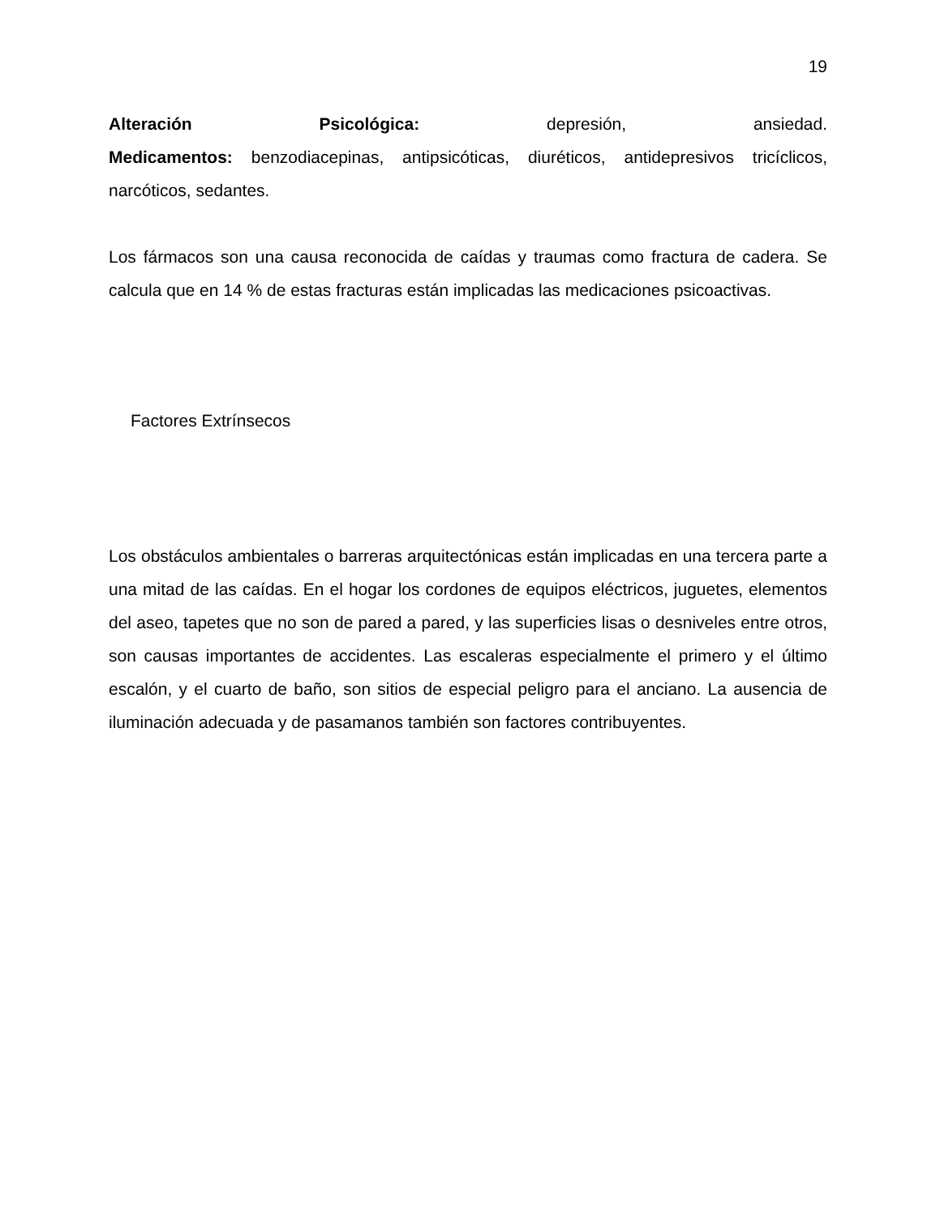19
Alteración Psicológica: depresión, ansiedad.
Medicamentos: benzodiacepinas, antipsicóticas, diuréticos, antidepresivos tricíclicos, narcóticos, sedantes.
Los fármacos son una causa reconocida de caídas y traumas como fractura de cadera. Se calcula que en 14 % de estas fracturas están implicadas las medicaciones psicoactivas.
Factores Extrínsecos
Los obstáculos ambientales o barreras arquitectónicas están implicadas en una tercera parte a una mitad de las caídas. En el hogar los cordones de equipos eléctricos, juguetes, elementos del aseo, tapetes que no son de pared a pared, y las superficies lisas o desniveles entre otros, son causas importantes de accidentes. Las escaleras especialmente el primero y el último escalón, y el cuarto de baño, son sitios de especial peligro para el anciano. La ausencia de iluminación adecuada y de pasamanos también son factores contribuyentes.